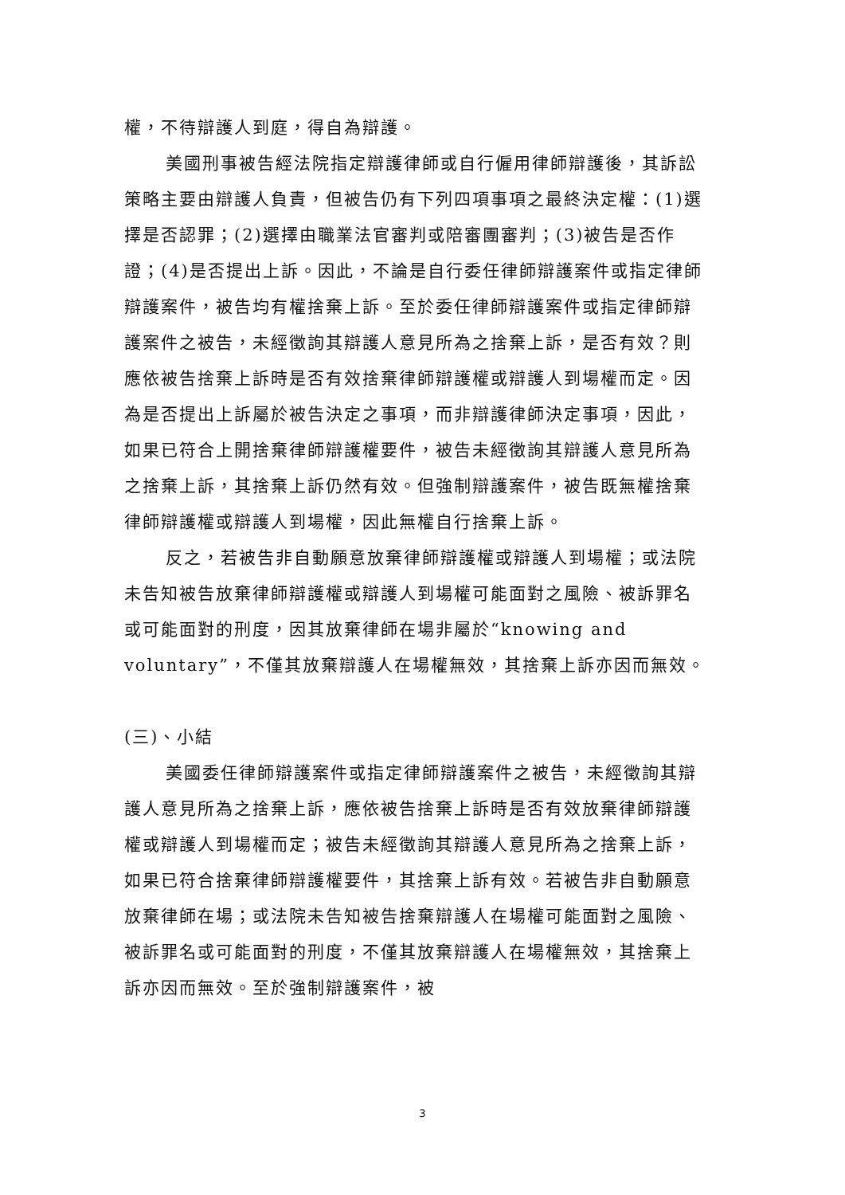權，不待辯護人到庭，得自為辯護。
美國刑事被告經法院指定辯護律師或自行僱用律師辯護後，其訴訟策略主要由辯護人負責，但被告仍有下列四項事項之最終決定權：(1)選擇是否認罪；(2)選擇由職業法官審判或陪審團審判；(3)被告是否作證；(4)是否提出上訴。因此，不論是自行委任律師辯護案件或指定律師辯護案件，被告均有權捨棄上訴。至於委任律師辯護案件或指定律師辯護案件之被告，未經徵詢其辯護人意見所為之捨棄上訴，是否有效？則應依被告捨棄上訴時是否有效捨棄律師辯護權或辯護人到場權而定。因為是否提出上訴屬於被告決定之事項，而非辯護律師決定事項，因此，如果已符合上開捨棄律師辯護權要件，被告未經徵詢其辯護人意見所為之捨棄上訴，其捨棄上訴仍然有效。但強制辯護案件，被告既無權捨棄律師辯護權或辯護人到場權，因此無權自行捨棄上訴。
反之，若被告非自動願意放棄律師辯護權或辯護人到場權；或法院未告知被告放棄律師辯護權或辯護人到場權可能面對之風險、被訴罪名或可能面對的刑度，因其放棄律師在場非屬於“knowing and voluntary”，不僅其放棄辯護人在場權無效，其捨棄上訴亦因而無效。
(三)、小結
美國委任律師辯護案件或指定律師辯護案件之被告，未經徵詢其辯護人意見所為之捨棄上訴，應依被告捨棄上訴時是否有效放棄律師辯護權或辯護人到場權而定；被告未經徵詢其辯護人意見所為之捨棄上訴，如果已符合捨棄律師辯護權要件，其捨棄上訴有效。若被告非自動願意放棄律師在場；或法院未告知被告捨棄辯護人在場權可能面對之風險、被訴罪名或可能面對的刑度，不僅其放棄辯護人在場權無效，其捨棄上訴亦因而無效。至於強制辯護案件，被
3